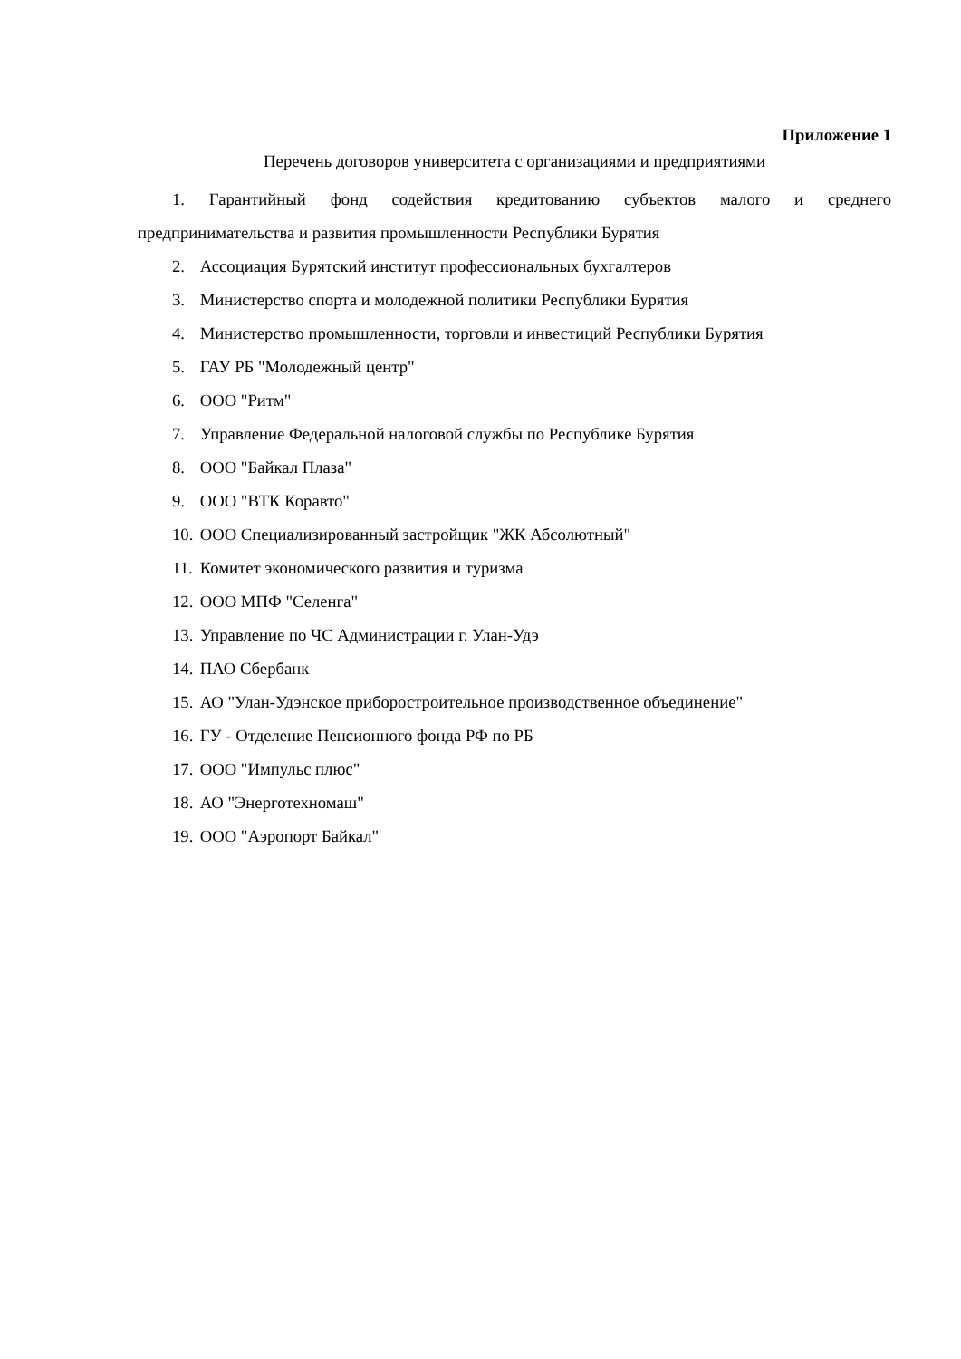Приложение 1
Перечень договоров университета с организациями и предприятиями
1. Гарантийный фонд содействия кредитованию субъектов малого и среднего предпринимательства и развития промышленности Республики Бурятия
2. Ассоциация Бурятский институт профессиональных бухгалтеров
3. Министерство спорта и молодежной политики Республики Бурятия
4. Министерство промышленности, торговли и инвестиций Республики Бурятия
5. ГАУ РБ "Молодежный центр"
6. ООО "Ритм"
7. Управление Федеральной налоговой службы по Республике Бурятия
8. ООО "Байкал Плаза"
9. ООО "ВТК Коравто"
10. ООО Специализированный застройщик "ЖК Абсолютный"
11. Комитет экономического развития и туризма
12. ООО МПФ "Селенга"
13. Управление по ЧС Администрации г. Улан-Удэ
14. ПАО Сбербанк
15. АО "Улан-Удэнское приборостроительное производственное объединение"
16. ГУ - Отделение Пенсионного фонда РФ по РБ
17. ООО "Импульс плюс"
18. АО "Энерготехномаш"
19. ООО "Аэропорт Байкал"